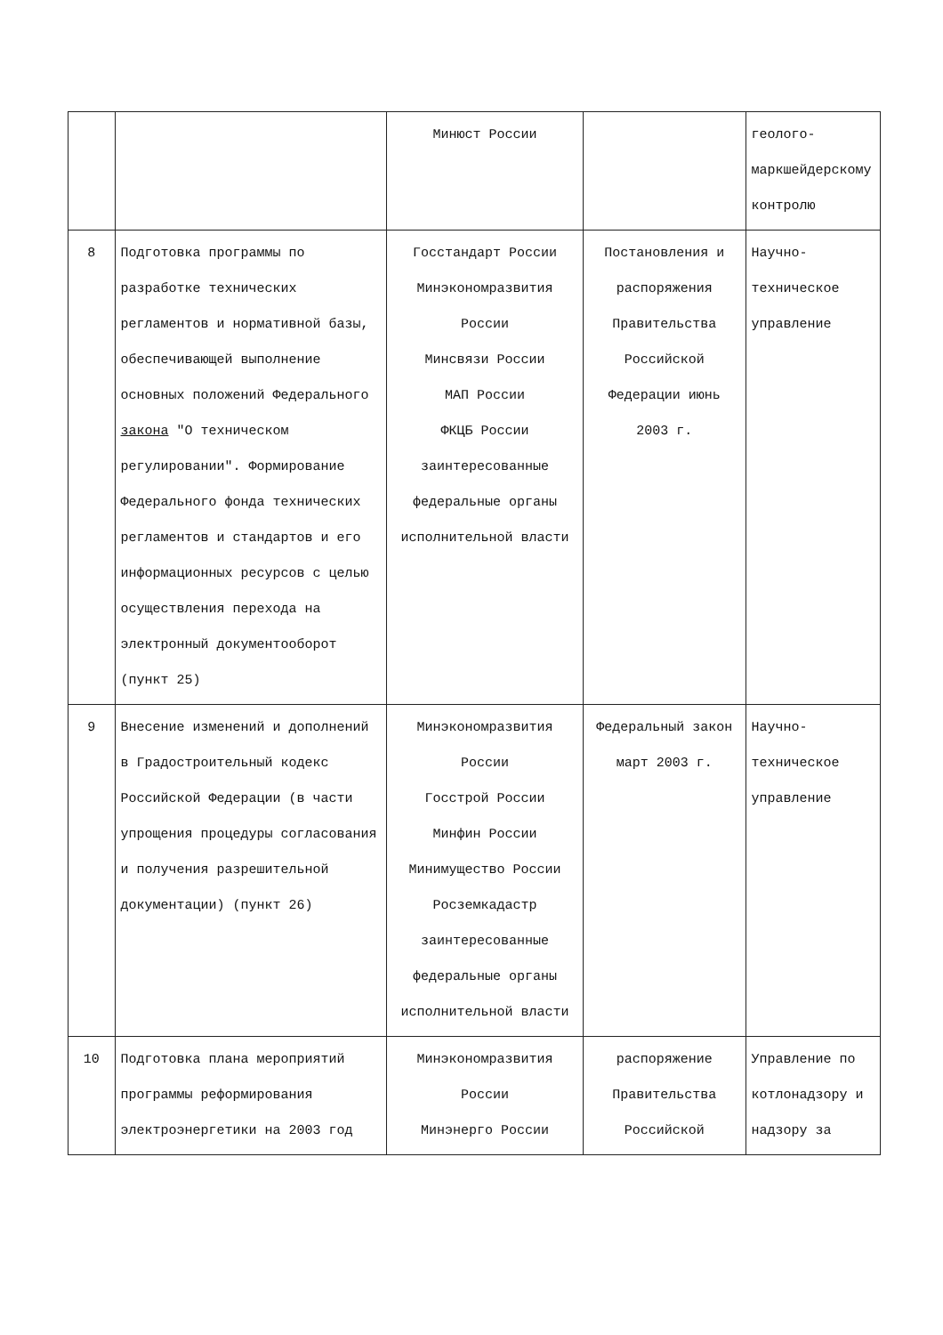| | | Минюст России | | геолого-маркшейдерскому контролю |
| 8 | Подготовка программы по разработке технических регламентов и нормативной базы, обеспечивающей выполнение основных положений Федерального закона "О техническом регулировании". Формирование Федерального фонда технических регламентов и стандартов и его информационных ресурсов с целью осуществления перехода на электронный документооборот (пункт 25) | Госстандарт России Минэкономразвития России Минсвязи России МАП России ФКЦБ России заинтересованные федеральные органы исполнительной власти | Постановления и распоряжения Правительства Российской Федерации июнь 2003 г. | Научно-техническое управление |
| 9 | Внесение изменений и дополнений в Градостроительный кодекс Российской Федерации (в части упрощения процедуры согласования и получения разрешительной документации) (пункт 26) | Минэкономразвития России Госстрой России Минфин России Минимущество России Росземкадастр заинтересованные федеральные органы исполнительной власти | Федеральный закон март 2003 г. | Научно-техническое управление |
| 10 | Подготовка плана мероприятий программы реформирования электроэнергетики на 2003 год | Минэкономразвития России Минэнерго России | распоряжение Правительства Российской | Управление по котлонадзору и надзору за |